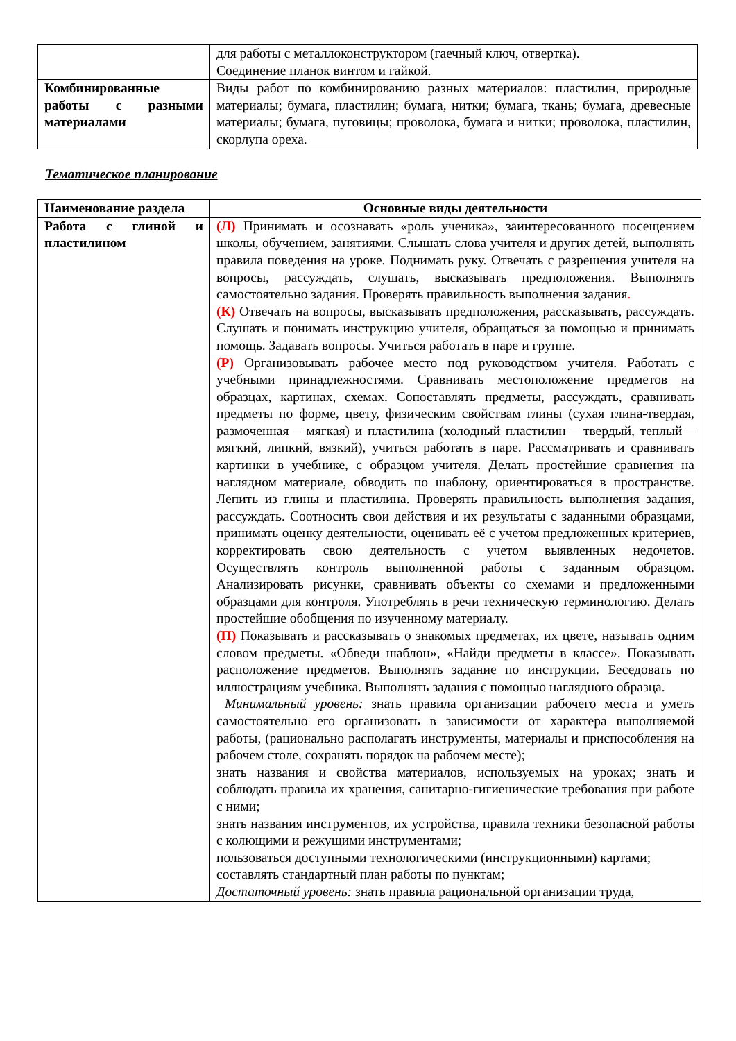| | для работы с металлоконструктором (гаечный ключ, отвертка). Соединение планок винтом и гайкой. |
| Комбинированные работы с разными материалами | Виды работ по комбинированию разных материалов: пластилин, природные материалы; бумага, пластилин; бумага, нитки; бумага, ткань; бумага, древесные материалы; бумага, пуговицы; проволока, бумага и нитки; проволока, пластилин, скорлупа ореха. |
Тематическое планирование
| Наименование раздела | Основные виды деятельности |
| --- | --- |
| Работа с глиной и пластилином | (Л) Принимать и осознавать «роль ученика», заинтересованного посещением школы, обучением, занятиями. Слышать слова учителя и других детей, выполнять правила поведения на уроке. Поднимать руку. Отвечать с разрешения учителя на вопросы, рассуждать, слушать, высказывать предположения. Выполнять самостоятельно задания. Проверять правильность выполнения задания . (К) Отвечать на вопросы, высказывать предположения, рассказывать, рассуждать. Слушать и понимать инструкцию учителя, обращаться за помощью и принимать помощь. Задавать вопросы. Учиться работать в паре и группе. (Р) Организовывать рабочее место под руководством учителя. Работать с учебными принадлежностями. Сравнивать местоположение предметов на образцах, картинах, схемах. Сопоставлять предметы, рассуждать, сравнивать предметы по форме, цвету, физическим свойствам глины (сухая глина-твердая, размоченная – мягкая) и пластилина (холодный пластилин – твердый, теплый – мягкий, липкий, вязкий), учиться работать в паре. Рассматривать и сравнивать картинки в учебнике, с образцом учителя. Делать простейшие сравнения на наглядном материале, обводить по шаблону, ориентироваться в пространстве. Лепить из глины и пластилина. Проверять правильность выполнения задания, рассуждать. Соотносить свои действия и их результаты с заданными образцами, принимать оценку деятельности, оценивать её с учетом предложенных критериев, корректировать свою деятельность с учетом выявленных недочетов. Осуществлять контроль выполненной работы с заданным образцом. Анализировать рисунки, сравнивать объекты со схемами и предложенными образцами для контроля. Употреблять в речи техническую терминологию. Делать простейшие обобщения по изученному материалу. (П) Показывать и рассказывать о знакомых предметах, их цвете, называть одним словом предметы. «Обведи шаблон», «Найди предметы в классе». Показывать расположение предметов. Выполнять задание по инструкции. Беседовать по иллюстрациям учебника. Выполнять задания с помощью наглядного образца. Минимальный уровень: знать правила организации рабочего места и уметь самостоятельно его организовать в зависимости от характера выполняемой работы, (рационально располагать инструменты, материалы и приспособления на рабочем столе, сохранять порядок на рабочем месте); знать названия и свойства материалов, используемых на уроках; знать и соблюдать правила их хранения, санитарно-гигиенические требования при работе с ними; знать названия инструментов, их устройства, правила техники безопасной работы с колющими и режущими инструментами; пользоваться доступными технологическими (инструкционными) картами; составлять стандартный план работы по пунктам; Достаточный уровень: знать правила рациональной организации труда, |